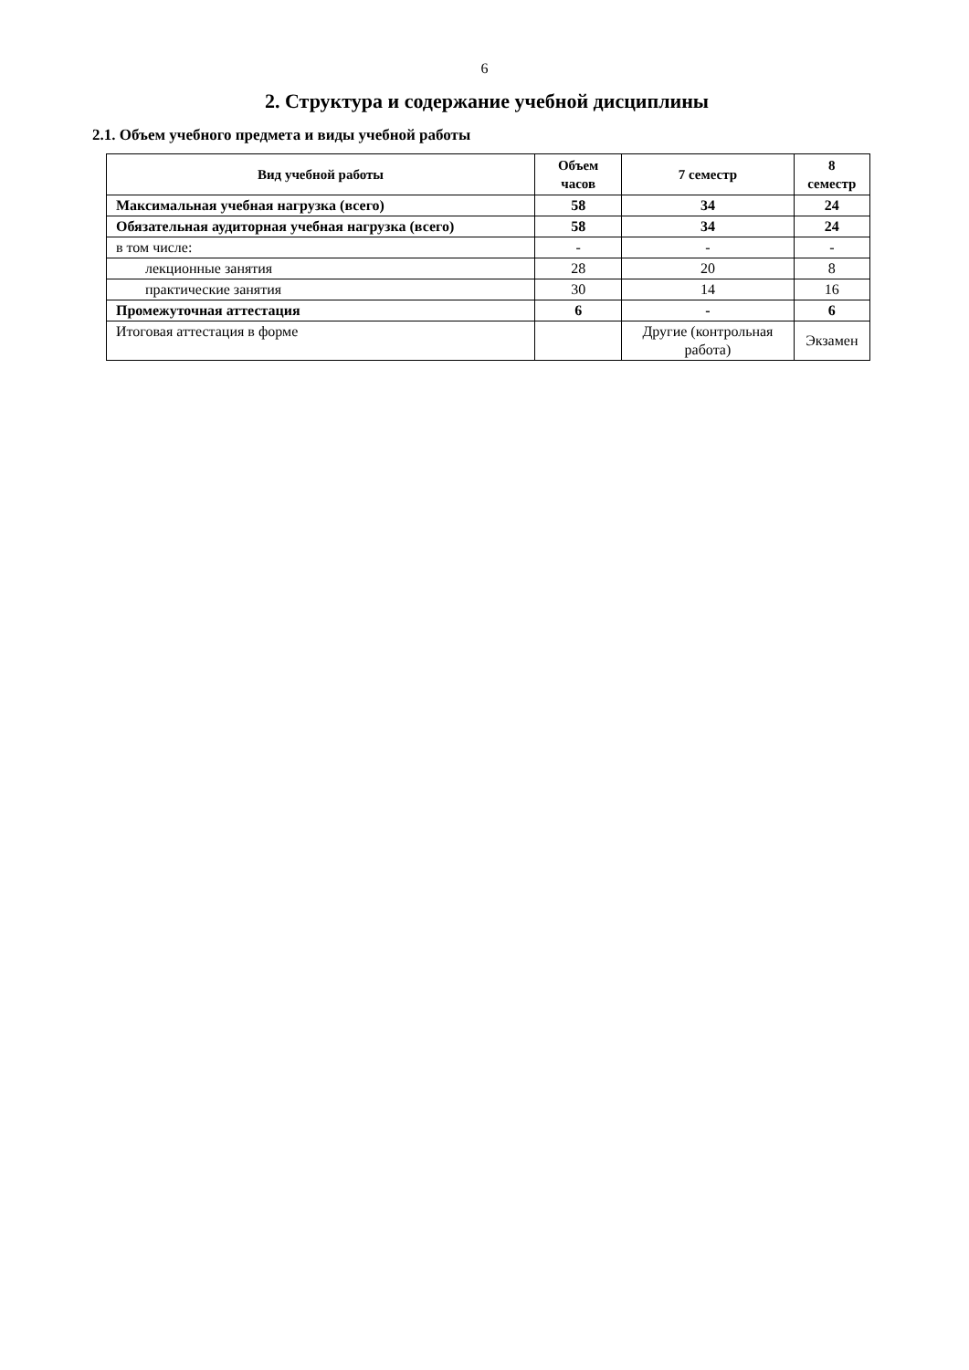6
2. Структура и содержание учебной дисциплины
2.1. Объем учебного предмета и виды учебной работы
| Вид учебной работы | Объем часов | 7 семестр | 8 семестр |
| --- | --- | --- | --- |
| Максимальная учебная нагрузка (всего) | 58 | 34 | 24 |
| Обязательная аудиторная учебная нагрузка (всего) | 58 | 34 | 24 |
| в том числе: | - | - | - |
| лекционные занятия | 28 | 20 | 8 |
| практические занятия | 30 | 14 | 16 |
| Промежуточная аттестация | 6 | - | 6 |
| Итоговая аттестация в форме | | Другие (контрольная работа) | Экзамен |